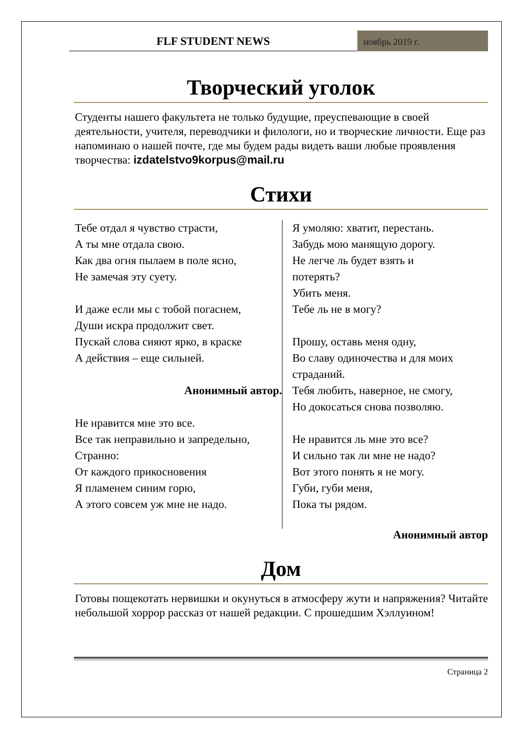FLF STUDENT NEWS
ноябрь 2019 г.
Творческий уголок
Студенты нашего факультета не только будущие, преуспевающие в своей деятельности, учителя, переводчики и филологи, но и творческие личности. Еще раз напоминаю о нашей почте, где мы будем рады видеть ваши любые проявления творчества: izdatelstvo9korpus@mail.ru
Стихи
Тебе отдал я чувство страсти,
А ты мне отдала свою.
Как два огня пылаем в поле ясно,
Не замечая эту суету.
И даже если мы с тобой погаснем,
Души искра продолжит свет.
Пускай слова сияют ярко, в краске
А действия – еще сильней.
Анонимный автор.
Не нравится мне это все.
Все так неправильно и запредельно,
Странно:
От каждого прикосновения
Я пламенем синим горю,
А этого совсем уж мне не надо.
Я умоляю: хватит, перестань.
Забудь мою манящую дорогу.
Не легче ль будет взять и
потерять?
Убить меня.
Тебе ль не в могу?
Прошу, оставь меня одну,
Во славу одиночества и для моих
страданий.
Тебя любить, наверное, не смогу,
Но докосаться снова позволяю.
Не нравится ль мне это все?
И сильно так ли мне не надо?
Вот этого понять я не могу.
Губи, губи меня,
Пока ты рядом.
Анонимный автор
Дом
Готовы пощекотать нервишки и окунуться в атмосферу жути и напряжения? Читайте небольшой хоррор рассказ от нашей редакции. С прошедшим Хэллуином!
Страница 2